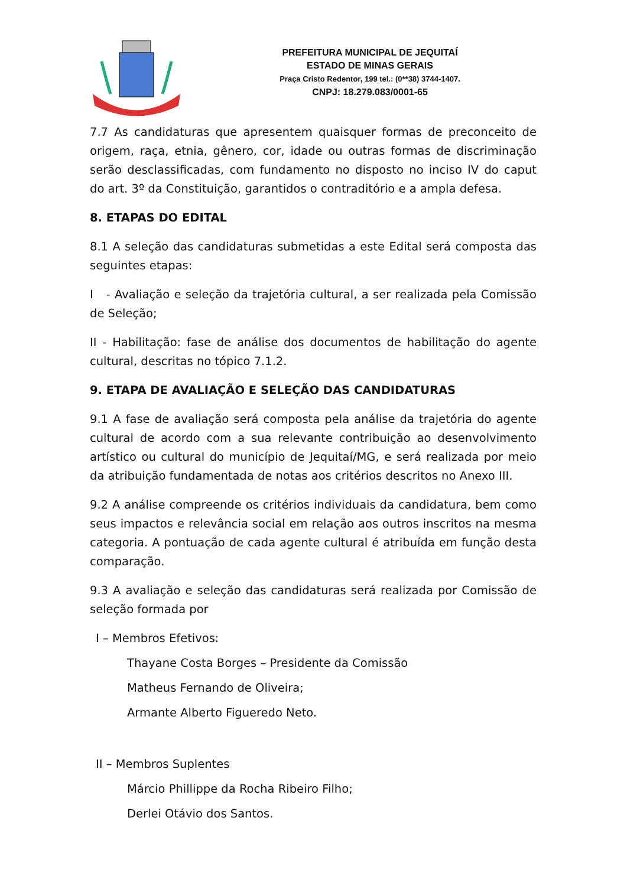PREFEITURA MUNICIPAL DE JEQUITAÍ
ESTADO DE MINAS GERAIS
Praça Cristo Redentor, 199 tel.: (0**38) 3744-1407.
CNPJ: 18.279.083/0001-65
7.7 As candidaturas que apresentem quaisquer formas de preconceito de origem, raça, etnia, gênero, cor, idade ou outras formas de discriminação serão desclassificadas, com fundamento no disposto no inciso IV do caput do art. 3º da Constituição, garantidos o contraditório e a ampla defesa.
8. ETAPAS DO EDITAL
8.1 A seleção das candidaturas submetidas a este Edital será composta das seguintes etapas:
I - Avaliação e seleção da trajetória cultural, a ser realizada pela Comissão de Seleção;
II - Habilitação: fase de análise dos documentos de habilitação do agente cultural, descritas no tópico 7.1.2.
9. ETAPA DE AVALIAÇÃO E SELEÇÃO DAS CANDIDATURAS
9.1 A fase de avaliação será composta pela análise da trajetória do agente cultural de acordo com a sua relevante contribuição ao desenvolvimento artístico ou cultural do município de Jequitaí/MG, e será realizada por meio da atribuição fundamentada de notas aos critérios descritos no Anexo III.
9.2 A análise compreende os critérios individuais da candidatura, bem como seus impactos e relevância social em relação aos outros inscritos na mesma categoria. A pontuação de cada agente cultural é atribuída em função desta comparação.
9.3 A avaliação e seleção das candidaturas será realizada por Comissão de seleção formada por
I – Membros Efetivos:
Thayane Costa Borges – Presidente da Comissão
Matheus Fernando de Oliveira;
Armante Alberto Figueredo Neto.
II – Membros Suplentes
Márcio Phillippe da Rocha Ribeiro Filho;
Derlei Otávio dos Santos.